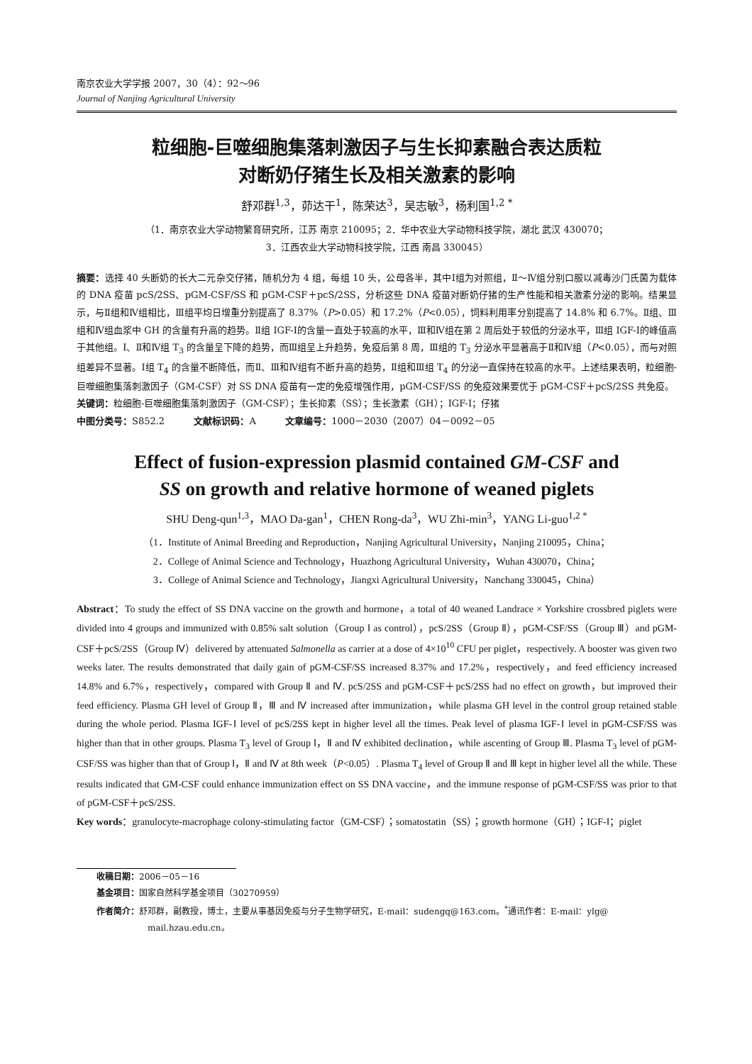南京农业大学学报 2007，30（4）：92～96
Journal of Nanjing Agricultural University
粒细胞-巨噬细胞集落刺激因子与生长抑素融合表达质粒
对断奶仔猪生长及相关激素的影响
舒邓群<sup>1,3</sup>，茆达干<sup>1</sup>，陈荣达<sup>3</sup>，吴志敏<sup>3</sup>，杨利国<sup>1,2 *</sup>
（1．南京农业大学动物繁育研究所，江苏 南京 210095；2．华中农业大学动物科技学院，湖北 武汉 430070；
3．江西农业大学动物科技学院，江西 南昌 330045）
摘要：选择 40 头断奶的长大二元杂交仔猪，随机分为 4 组，每组 10 头，公母各半，其中Ⅰ组为对照组，Ⅱ～Ⅳ组分别口服以减毒沙门氏菌为载体的 DNA 疫苗 pcS/2SS、pGM-CSF/SS 和 pGM-CSF＋pcS/2SS，分析这些 DNA 疫苗对断奶仔猪的生产性能和相关激素分泌的影响。结果显示，与Ⅱ组和Ⅳ组相比，Ⅲ组平均日增重分别提高了 8.37%（P>0.05）和 17.2%（P<0.05），饲料利用率分别提高了 14.8% 和 6.7%。Ⅱ组、Ⅲ组和Ⅳ组血浆中 GH 的含量有升高的趋势。Ⅱ组 IGF-Ⅰ的含量一直处于较高的水平，Ⅲ和Ⅳ组在第 2 周后处于较低的分泌水平，Ⅲ组 IGF-Ⅰ的峰值高于其他组。Ⅰ、Ⅱ和Ⅳ组 T<sub>3</sub> 的含量呈下降的趋势，而Ⅲ组呈上升趋势，免疫后第 8 周，Ⅲ组的 T<sub>3</sub> 分泌水平显著高于Ⅱ和Ⅳ组（P<0.05），而与对照组差异不显著。Ⅰ组 T<sub>4</sub> 的含量不断降低，而Ⅱ、Ⅲ和Ⅳ组有不断升高的趋势，Ⅱ组和Ⅲ组 T<sub>4</sub> 的分泌一直保持在较高的水平。上述结果表明，粒细胞-巨噬细胞集落刺激因子（GM-CSF）对 SS DNA 疫苗有一定的免疫增强作用，pGM-CSF/SS 的免疫效果要优于 pGM-CSF＋pcS/2SS 共免疫。
关键词：粒细胞-巨噬细胞集落刺激因子（GM-CSF）；生长抑素（SS）；生长激素（GH）；IGF-Ⅰ；仔猪
中图分类号：S852.2 文献标识码：A 文章编号：1000－2030（2007）04－0092－05
Effect of fusion-expression plasmid contained GM-CSF and
SS on growth and relative hormone of weaned piglets
SHU Deng-qun<sup>1,3</sup>，MAO Da-gan<sup>1</sup>，CHEN Rong-da<sup>3</sup>，WU Zhi-min<sup>3</sup>，YANG Li-guo<sup>1,2 *</sup>
（1．Institute of Animal Breeding and Reproduction，Nanjing Agricultural University，Nanjing 210095，China；
2．College of Animal Science and Technology，Huazhong Agricultural University，Wuhan 430070，China；
3．College of Animal Science and Technology，Jiangxi Agricultural University，Nanchang 330045，China）
Abstract：To study the effect of SS DNA vaccine on the growth and hormone，a total of 40 weaned Landrace × Yorkshire crossbred piglets were divided into 4 groups and immunized with 0.85% salt solution（Group Ⅰ as control），pcS/2SS（Group Ⅱ），pGM-CSF/SS（Group Ⅲ）and pGM-CSF＋pcS/2SS（Group Ⅳ）delivered by attenuated Salmonella as carrier at a dose of 4×10<sup>10</sup> CFU per piglet，respectively. A booster was given two weeks later. The results demonstrated that daily gain of pGM-CSF/SS increased 8.37% and 17.2%，respectively，and feed efficiency increased 14.8% and 6.7%，respectively，compared with Group Ⅱ and Ⅳ. pcS/2SS and pGM-CSF＋pcS/2SS had no effect on growth，but improved their feed efficiency. Plasma GH level of Group Ⅱ，Ⅲ and Ⅳ increased after immunization，while plasma GH level in the control group retained stable during the whole period. Plasma IGF-Ⅰ level of pcS/2SS kept in higher level all the times. Peak level of plasma IGF-Ⅰ level in pGM-CSF/SS was higher than that in other groups. Plasma T<sub>3</sub> level of Group Ⅰ，Ⅱ and Ⅳ exhibited declination，while ascenting of Group Ⅲ. Plasma T<sub>3</sub> level of pGM-CSF/SS was higher than that of Group Ⅰ，Ⅱ and Ⅳ at 8th week（P<0.05）. Plasma T<sub>4</sub> level of Group Ⅱ and Ⅲ kept in higher level all the while. These results indicated that GM-CSF could enhance immunization effect on SS DNA vaccine，and the immune response of pGM-CSF/SS was prior to that of pGM-CSF＋pcS/2SS.
Key words：granulocyte-macrophage colony-stimulating factor（GM-CSF）；somatostatin（SS）；growth hormone（GH）；IGF-Ⅰ；piglet
收稿日期：2006－05－16
基金项目：国家自然科学基金项目（30270959）
作者简介：舒邓群，副教授，博士，主要从事基因免疫与分子生物学研究，E-mail：sudengq@163.com。<sup>*</sup>通讯作者：E-mail：ylg@
mail.hzau.edu.cn。